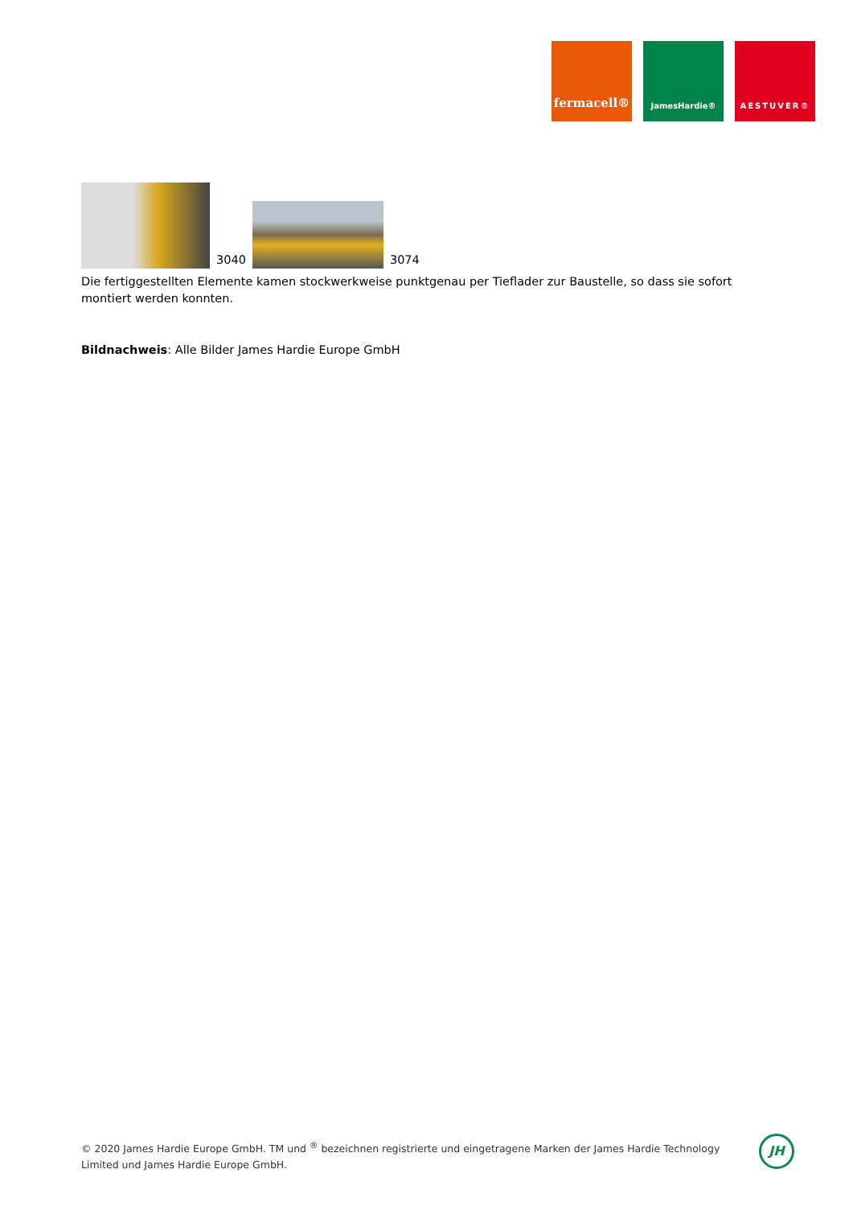fermacell®
JamesHardie® AESTUVER®
3040
3074
Die fertiggestellten Elemente kamen stockwerkweise punktgenau per Tieflader zur Baustelle, so dass sie sofort montiert werden konnten.
Bildnachweis: Alle Bilder James Hardie Europe GmbH
© 2020 James Hardie Europe GmbH. TM und <sup>®</sup> bezeichnen registrierte und eingetragene Marken der James Hardie Technology Limited und James Hardie Europe GmbH.
JH